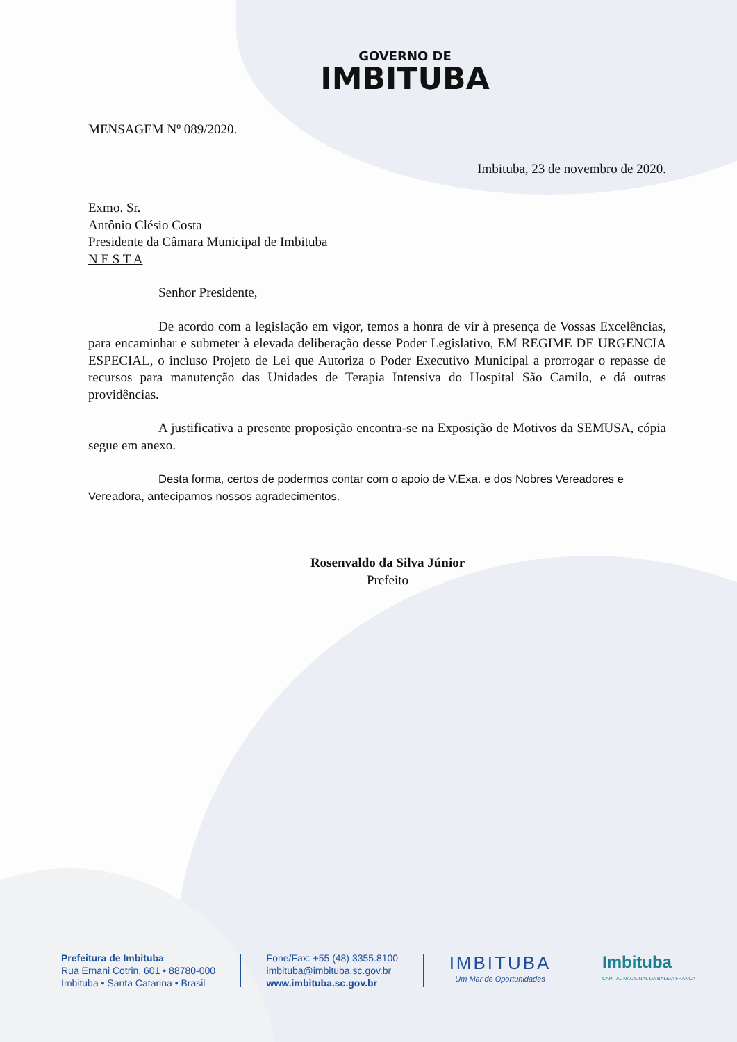GOVERNO DE
IMBITUBA
MENSAGEM Nº 089/2020.
Imbituba, 23 de novembro de 2020.
Exmo. Sr.
Antônio Clésio Costa
Presidente da Câmara Municipal de Imbituba
N E S T A
Senhor Presidente,
De acordo com a legislação em vigor, temos a honra de vir à presença de Vossas Excelências, para encaminhar e submeter à elevada deliberação desse Poder Legislativo, EM REGIME DE URGENCIA ESPECIAL, o incluso Projeto de Lei que Autoriza o Poder Executivo Municipal a prorrogar o repasse de recursos para manutenção das Unidades de Terapia Intensiva do Hospital São Camilo, e dá outras providências.
A justificativa a presente proposição encontra-se na Exposição de Motivos da SEMUSA, cópia segue em anexo.
Desta forma, certos de podermos contar com o apoio de V.Exa. e dos Nobres Vereadores e Vereadora, antecipamos nossos agradecimentos.
Rosenvaldo da Silva Júnior
Prefeito
Prefeitura de Imbituba
Rua Ernani Cotrin, 601 • 88780-000
Imbituba • Santa Catarina • Brasil
Fone/Fax: +55 (48) 3355.8100
imbituba@imbituba.sc.gov.br
www.imbituba.sc.gov.br
IMBITUBA
Um Mar de Oportunidades
Imbituba
CAPITAL NACIONAL DA BALEIA FRANCA